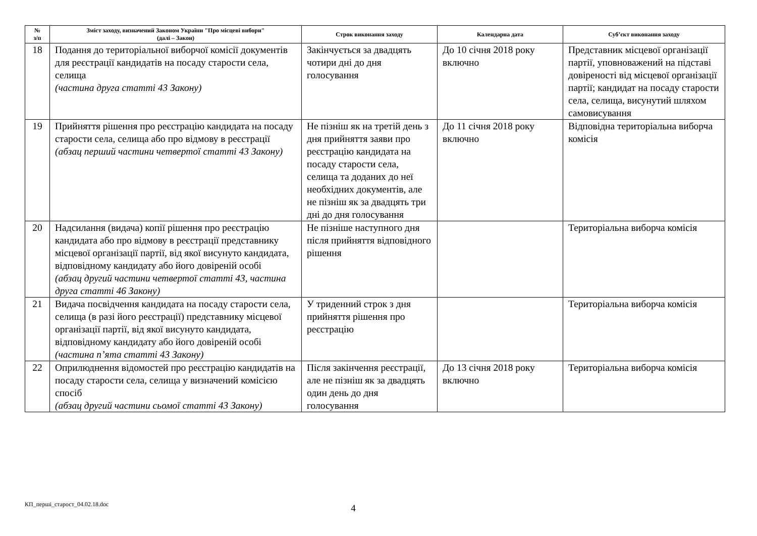| № з/п | Зміст заходу, визначений Законом України "Про місцеві вибори" (далі – Закон) | Строк виконання заходу | Календарна дата | Суб’єкт виконання заходу |
| --- | --- | --- | --- | --- |
| 18 | Подання до територіальної виборчої комісії документів для реєстрації кандидатів на посаду старости села, селища (частина друга статті 43 Закону) | Закінчується за двадцять чотири дні до дня голосування | До 10 січня 2018 року включно | Представник місцевої організації партії, уповноважений на підставі довіреності від місцевої організації партії; кандидат на посаду старости села, селища, висунутий шляхом самовисування |
| 19 | Прийняття рішення про реєстрацію кандидата на посаду старости села, селища або про відмову в реєстрації (абзац перший частини четвертої статті 43 Закону) | Не пізніш як на третій день з дня прийняття заяви про реєстрацію кандидата на посаду старости села, селища та доданих до неї необхідних документів, але не пізніш як за двадцять три дні до дня голосування | До 11 січня 2018 року включно | Відповідна територіальна виборча комісія |
| 20 | Надсилання (видача) копії рішення про реєстрацію кандидата або про відмову в реєстрації представнику місцевої організації партії, від якої висунуто кандидата, відповідному кандидату або його довіреній особі (абзац другий частини четвертої статті 43, частина друга статті 46 Закону) | Не пізніше наступного дня після прийняття відповідного рішення | | Територіальна виборча комісія |
| 21 | Видача посвідчення кандидата на посаду старости села, селища (в разі його реєстрації) представнику місцевої організації партії, від якої висунуто кандидата, відповідному кандидату або його довіреній особі (частина п’ята статті 43 Закону) | У триденний строк з дня прийняття рішення про реєстрацію | | Територіальна виборча комісія |
| 22 | Оприлюднення відомостей про реєстрацію кандидатів на посаду старости села, селища у визначений комісією спосіб (абзац другий частини сьомої статті 43 Закону) | Після закінчення реєстрації, але не пізніш як за двадцять один день до дня голосування | До 13 січня 2018 року включно | Територіальна виборча комісія |
КП_перші_старост_04.02.18.doc 4